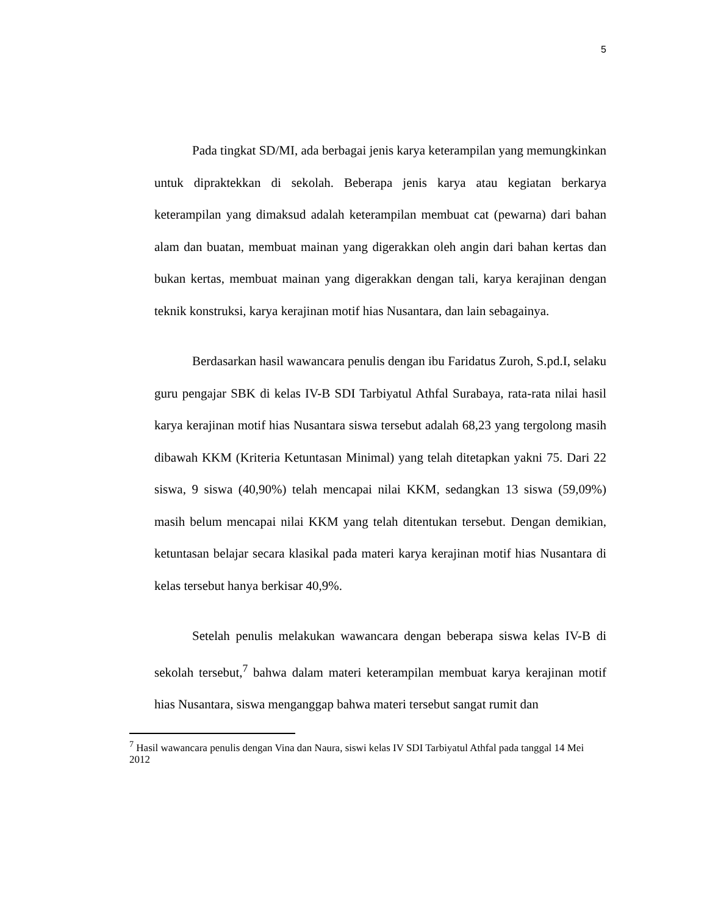5
Pada tingkat SD/MI, ada berbagai jenis karya keterampilan yang memungkinkan untuk dipraktekkan di sekolah. Beberapa jenis karya atau kegiatan berkarya keterampilan yang dimaksud adalah keterampilan membuat cat (pewarna) dari bahan alam dan buatan, membuat mainan yang digerakkan oleh angin dari bahan kertas dan bukan kertas, membuat mainan yang digerakkan dengan tali, karya kerajinan dengan teknik konstruksi, karya kerajinan motif hias Nusantara, dan lain sebagainya.
Berdasarkan hasil wawancara penulis dengan ibu Faridatus Zuroh, S.pd.I, selaku guru pengajar SBK di kelas IV-B SDI Tarbiyatul Athfal Surabaya, rata-rata nilai hasil karya kerajinan motif hias Nusantara siswa tersebut adalah 68,23 yang tergolong masih dibawah KKM (Kriteria Ketuntasan Minimal) yang telah ditetapkan yakni 75. Dari 22 siswa, 9 siswa (40,90%) telah mencapai nilai KKM, sedangkan 13 siswa (59,09%) masih belum mencapai nilai KKM yang telah ditentukan tersebut. Dengan demikian, ketuntasan belajar secara klasikal pada materi karya kerajinan motif hias Nusantara di kelas tersebut hanya berkisar 40,9%.
Setelah penulis melakukan wawancara dengan beberapa siswa kelas IV-B di sekolah tersebut,<sup>7</sup> bahwa dalam materi keterampilan membuat karya kerajinan motif hias Nusantara, siswa menganggap bahwa materi tersebut sangat rumit dan
<sup>7</sup> Hasil wawancara penulis dengan Vina dan Naura, siswi kelas IV SDI Tarbiyatul Athfal pada tanggal 14 Mei 2012